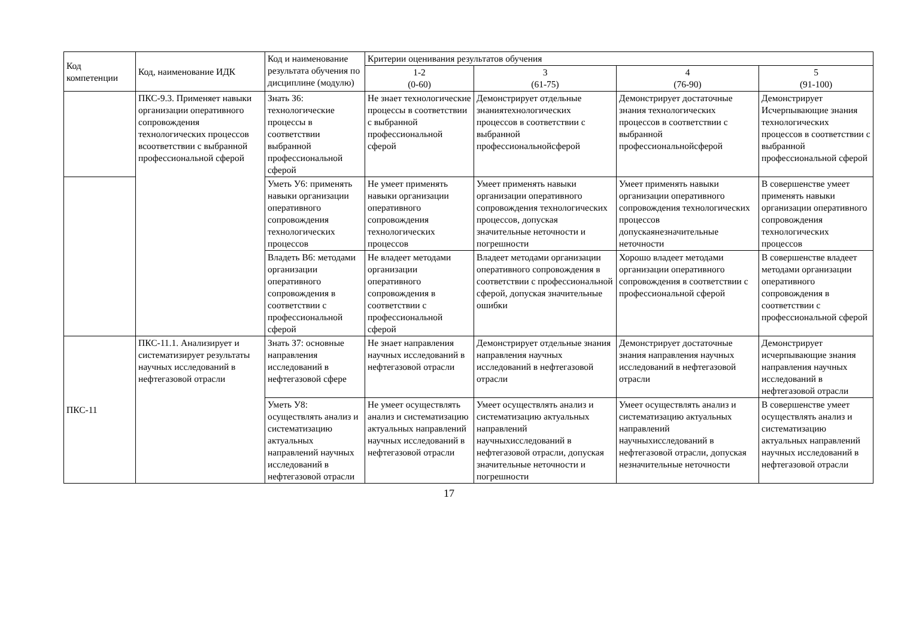| Код компетенции | Код, наименование ИДК | Код и наименование результата обучения по дисциплине (модулю) | Критерии оценивания результатов обучения | | | |
| --- | --- | --- | --- | --- | --- | --- |
| | | | 1-2 (0-60) | 3 (61-75) | 4 (76-90) | 5 (91-100) |
| | ПКС-9.3. Применяет навыки организации оперативного сопровождения технологических процессов всоответствии с выбранной профессиональной сферой | Знать З6: технологические процессы в соответствии выбранной профессиональной сферой | Не знает технологические процессы в соответствии с выбранной профессиональной сферой | Демонстрирует отдельные знаниятехнологических процессов в соответствии с выбранной профессиональнойсферой | Демонстрирует достаточные знания технологических процессов в соответствии с выбранной профессиональнойсферой | Демонстрирует Исчерпывающие знания технологических процессов в соответствии с выбранной профессиональной сферой |
| | | Уметь У6: применять навыки организации оперативного сопровождения технологических процессов | Не умеет применять навыки организации оперативного сопровождения технологических процессов | Умеет применять навыки организации оперативного сопровождения технологических процессов, допуская значительные неточности и погрешности | Умеет применять навыки организации оперативного сопровождения технологических процессов допускаянезначительные неточности | В совершенстве умеет применять навыки организации оперативного сопровождения технологических процессов |
| | | Владеть В6: методами организации оперативного сопровождения в соответствии с профессиональной сферой | Не владеет методами организации оперативного сопровождения в соответствии с профессиональной сферой | Владеет методами организации оперативного сопровождения в соответствии с профессиональной сферой, допуская значительные ошибки | Хорошо владеет методами организации оперативного сопровождения в соответствии с профессиональной сферой | В совершенстве владеет методами организации оперативного сопровождения в соответствии с профессиональной сферой |
| ПКС-11 | ПКС-11.1. Анализирует и систематизирует результаты научных исследований в нефтегазовой отрасли | Знать З7: основные направления исследований в нефтегазовой сфере | Не знает направления научных исследований в нефтегазовой отрасли | Демонстрирует отдельные знания направления научных исследований в нефтегазовой отрасли | Демонстрирует достаточные знания направления научных исследований в нефтегазовой отрасли | Демонстрирует исчерпывающие знания направления научных исследований в нефтегазовой отрасли |
| | | Уметь У8: осуществлять анализ и систематизацию актуальных направлений научных исследований в нефтегазовой отрасли | Не умеет осуществлять анализ и систематизацию актуальных направлений научных исследований в нефтегазовой отрасли | Умеет осуществлять анализ и систематизацию актуальных направлений научныхисследований в нефтегазовой отрасли, допуская значительные неточности и погрешности | Умеет осуществлять анализ и систематизацию актуальных направлений научныхисследований в нефтегазовой отрасли, допуская незначительные неточности | В совершенстве умеет осуществлять анализ и систематизацию актуальных направлений научных исследований в нефтегазовой отрасли |
17